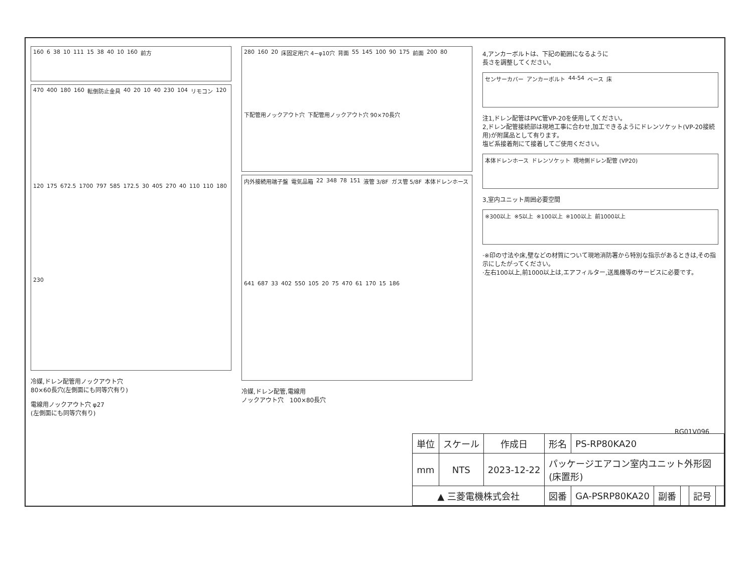160 6 38 10 111 15 38 40 10 160 前方
470 400 180 160 転倒防止金具 40 20 10 40 230 104 リモコン 120 120 175 672.5 1700 797 585 172.5 30 405 270 40 110 110 180 230
冷媒,ドレン配管用ノックアウト穴
80×60長穴(左側面にも同等穴有り)
電線用ノックアウト穴 φ27
(左側面にも同等穴有り)
280 160 20 床固定用穴 4−φ10穴 背面 55 145 100 90 175 前面 200 80 下配管用ノックアウト穴 下配管用ノックアウト穴 90×70長穴
内外接続用端子盤 電気品箱 22 348 78 151 液管 3/8F ガス管 5/8F 本体ドレンホース 641 687 33 402 550 105 20 75 470 61 170 15 186
冷媒,ドレン配管,電線用
ノックアウト穴　100×80長穴
4,アンカーボルトは、下記の範囲になるように
長さを調整してください。
センサーカバー アンカーボルト 44-54 ベース 床
注1,ドレン配管はPVC管VP-20を使用してください。
2,ドレン配管接続部は現地工事に合わせ,加工できるようにドレンソケット(VP-20接続用)が附属品として有ります。
塩ビ系接着剤にて接着してご使用ください。
本体ドレンホース ドレンソケット 現地側ドレン配管 (VP20)
3,室内ユニット周囲必要空間
※300以上 ※5以上 ※100以上 ※100以上 前1000以上
·※印の寸法や床,壁などの材質について現地消防署から特別な指示があるときは,その指示にしたがってください。
·左右100以上,前1000以上は,エアフィルター,送風機等のサービスに必要です。
RG01V096
| 単位 | スケール | 作成日 | 形名 | PS-RP80KA20 | | | | |
| mm | NTS | 2023-12-22 | パッケージエアコン室内ユニット外形図 (床置形) | | | | | |
| ▲ 三菱電機株式会社 | | | 図番 | GA-PSRP80KA20 | 副番 | | 記号 | |